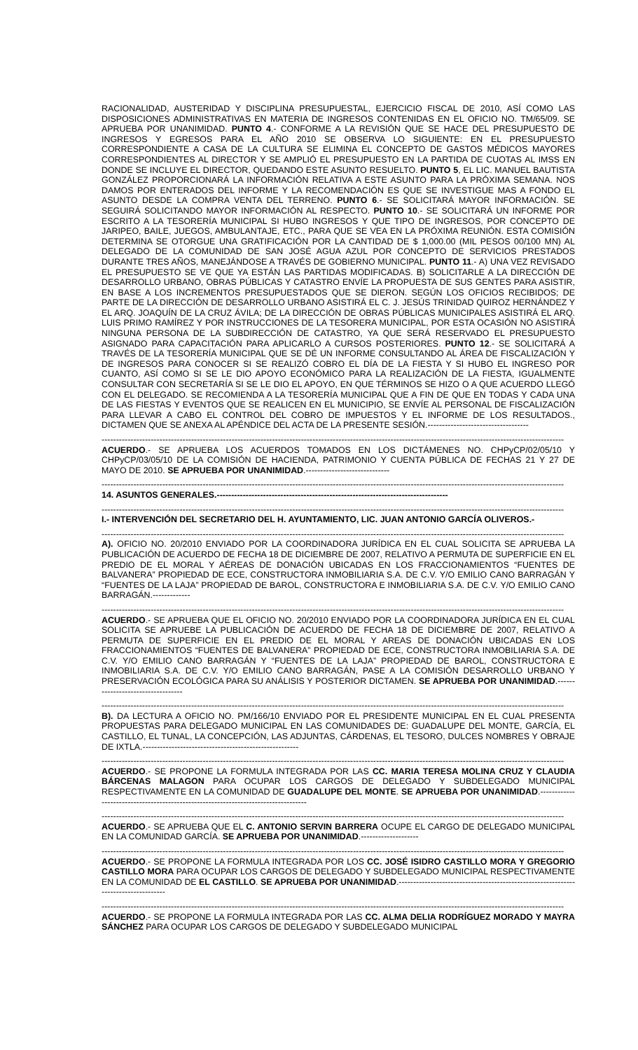RACIONALIDAD, AUSTERIDAD Y DISCIPLINA PRESUPUESTAL, EJERCICIO FISCAL DE 2010, ASÍ COMO LAS DISPOSICIONES ADMINISTRATIVAS EN MATERIA DE INGRESOS CONTENIDAS EN EL OFICIO NO. TM/65/09. SE APRUEBA POR UNANIMIDAD. PUNTO 4.- CONFORME A LA REVISIÓN QUE SE HACE DEL PRESUPUESTO DE INGRESOS Y EGRESOS PARA EL AÑO 2010 SE OBSERVA LO SIGUIENTE: EN EL PRESUPUESTO CORRESPONDIENTE A CASA DE LA CULTURA SE ELIMINA EL CONCEPTO DE GASTOS MÉDICOS MAYORES CORRESPONDIENTES AL DIRECTOR Y SE AMPLIÓ EL PRESUPUESTO EN LA PARTIDA DE CUOTAS AL IMSS EN DONDE SE INCLUYE EL DIRECTOR, QUEDANDO ESTE ASUNTO RESUELTO. PUNTO 5, EL LIC. MANUEL BAUTISTA GONZÁLEZ PROPORCIONARÁ LA INFORMACIÓN RELATIVA A ESTE ASUNTO PARA LA PRÓXIMA SEMANA. NOS DAMOS POR ENTERADOS DEL INFORME Y LA RECOMENDACIÓN ES QUE SE INVESTIGUE MAS A FONDO EL ASUNTO DESDE LA COMPRA VENTA DEL TERRENO. PUNTO 6.- SE SOLICITARÁ MAYOR INFORMACIÓN. SE SEGUIRÁ SOLICITANDO MAYOR INFORMACIÓN AL RESPECTO. PUNTO 10.- SE SOLICITARÁ UN INFORME POR ESCRITO A LA TESORERÍA MUNICIPAL SI HUBO INGRESOS Y QUE TIPO DE INGRESOS, POR CONCEPTO DE JARIPEO, BAILE, JUEGOS, AMBULANTAJE, ETC., PARA QUE SE VEA EN LA PRÓXIMA REUNIÓN. ESTA COMISIÓN DETERMINA SE OTORGUE UNA GRATIFICACIÓN POR LA CANTIDAD DE $ 1,000.00 (MIL PESOS 00/100 MN) AL DELEGADO DE LA COMUNIDAD DE SAN JOSÉ AGUA AZUL POR CONCEPTO DE SERVICIOS PRESTADOS DURANTE TRES AÑOS, MANEJÁNDOSE A TRAVÉS DE GOBIERNO MUNICIPAL. PUNTO 11.- A) UNA VEZ REVISADO EL PRESUPUESTO SE VE QUE YA ESTÁN LAS PARTIDAS MODIFICADAS. B) SOLICITARLE A LA DIRECCIÓN DE DESARROLLO URBANO, OBRAS PÚBLICAS Y CATASTRO ENVÍE LA PROPUESTA DE SUS GENTES PARA ASISTIR, EN BASE A LOS INCREMENTOS PRESUPUESTADOS QUE SE DIERON. SEGÚN LOS OFICIOS RECIBIDOS; DE PARTE DE LA DIRECCIÓN DE DESARROLLO URBANO ASISTIRÁ EL C. J. JESÚS TRINIDAD QUIROZ HERNÁNDEZ Y EL ARQ. JOAQUÍN DE LA CRUZ ÁVILA; DE LA DIRECCIÓN DE OBRAS PÚBLICAS MUNICIPALES ASISTIRÁ EL ARQ. LUIS PRIMO RAMÍREZ Y POR INSTRUCCIONES DE LA TESORERA MUNICIPAL, POR ESTA OCASIÓN NO ASISTIRÁ NINGUNA PERSONA DE LA SUBDIRECCIÓN DE CATASTRO, YA QUE SERÁ RESERVADO EL PRESUPUESTO ASIGNADO PARA CAPACITACIÓN PARA APLICARLO A CURSOS POSTERIORES. PUNTO 12.- SE SOLICITARÁ A TRAVÉS DE LA TESORERÍA MUNICIPAL QUE SE DÉ UN INFORME CONSULTANDO AL ÁREA DE FISCALIZACIÓN Y DE INGRESOS PARA CONOCER SI SE REALIZÓ COBRO EL DÍA DE LA FIESTA Y SI HUBO EL INGRESO POR CUANTO, ASÍ COMO SI SE LE DIO APOYO ECONÓMICO PARA LA REALIZACIÓN DE LA FIESTA, IGUALMENTE CONSULTAR CON SECRETARÍA SI SE LE DIO EL APOYO, EN QUE TÉRMINOS SE HIZO O A QUE ACUERDO LLEGÓ CON EL DELEGADO. SE RECOMIENDA A LA TESORERÍA MUNICIPAL QUE A FIN DE QUE EN TODAS Y CADA UNA DE LAS FIESTAS Y EVENTOS QUE SE REALICEN EN EL MUNICIPIO, SE ENVÍE AL PERSONAL DE FISCALIZACIÓN PARA LLEVAR A CABO EL CONTROL DEL COBRO DE IMPUESTOS Y EL INFORME DE LOS RESULTADOS., DICTAMEN QUE SE ANEXA AL APÉNDICE DEL ACTA DE LA PRESENTE SESIÓN.-----------------------------------
----------------------------------------------------------------------------------------------------------------------------------------------------------------
ACUERDO.- SE APRUEBA LOS ACUERDOS TOMADOS EN LOS DICTÁMENES NO. CHPyCP/02/05/10 Y CHPyCP/03/05/10 DE LA COMISIÓN DE HACIENDA, PATRIMONIO Y CUENTA PÚBLICA DE FECHAS 21 Y 27 DE MAYO DE 2010. SE APRUEBA POR UNANIMIDAD.-----------------------------
----------------------------------------------------------------------------------------------------------------------------------------------------------------
14. ASUNTOS GENERALES.--------------------------------------------------------------------------------
----------------------------------------------------------------------------------------------------------------------------------------------------------------
I.- INTERVENCIÓN DEL SECRETARIO DEL H. AYUNTAMIENTO, LIC. JUAN ANTONIO GARCÍA OLIVEROS.-
----------------------------------------------------------------------------------------------------------------------------------------------------------------
A). OFICIO NO. 20/2010 ENVIADO POR LA COORDINADORA JURÍDICA EN EL CUAL SOLICITA SE APRUEBA LA PUBLICACIÓN DE ACUERDO DE FECHA 18 DE DICIEMBRE DE 2007, RELATIVO A PERMUTA DE SUPERFICIE EN EL PREDIO DE EL MORAL Y AÉREAS DE DONACIÓN UBICADAS EN LOS FRACCIONAMIENTOS “FUENTES DE BALVANERA” PROPIEDAD DE ECE, CONSTRUCTORA INMOBILIARIA S.A. DE C.V. Y/O EMILIO CANO BARRAGÁN Y “FUENTES DE LA LAJA” PROPIEDAD DE BAROL, CONSTRUCTORA E INMOBILIARIA S.A. DE C.V. Y/O EMILIO CANO BARRAGÁN.-------------
----------------------------------------------------------------------------------------------------------------------------------------------------------------
ACUERDO.- SE APRUEBA QUE EL OFICIO NO. 20/2010 ENVIADO POR LA COORDINADORA JURÍDICA EN EL CUAL SOLICITA SE APRUEBE LA PUBLICACIÓN DE ACUERDO DE FECHA 18 DE DICIEMBRE DE 2007, RELATIVO A PERMUTA DE SUPERFICIE EN EL PREDIO DE EL MORAL Y AREAS DE DONACIÓN UBICADAS EN LOS FRACCIONAMIENTOS “FUENTES DE BALVANERA” PROPIEDAD DE ECE, CONSTRUCTORA INMOBILIARIA S.A. DE C.V. Y/O EMILIO CANO BARRAGÁN Y “FUENTES DE LA LAJA” PROPIEDAD DE BAROL, CONSTRUCTORA E INMOBILIARIA S.A. DE C.V. Y/O EMILIO CANO BARRAGÁN, PASE A LA COMISIÓN DESARROLLO URBANO Y PRESERVACIÓN ECOLÓGICA PARA SU ANÁLISIS Y POSTERIOR DICTAMEN. SE APRUEBA POR UNANIMIDAD.----------------------------------
----------------------------------------------------------------------------------------------------------------------------------------------------------------
B). DA LECTURA A OFICIO NO. PM/166/10 ENVIADO POR EL PRESIDENTE MUNICIPAL EN EL CUAL PRESENTA PROPUESTAS PARA DELEGADO MUNICIPAL EN LAS COMUNIDADES DE: GUADALUPE DEL MONTE, GARCÍA, EL CASTILLO, EL TUNAL, LA CONCEPCIÓN, LAS ADJUNTAS, CÁRDENAS, EL TESORO, DULCES NOMBRES Y OBRAJE DE IXTLA.------------------------------------------------------
----------------------------------------------------------------------------------------------------------------------------------------------------------------
ACUERDO.- SE PROPONE LA FORMULA INTEGRADA POR LAS CC. MARIA TERESA MOLINA CRUZ Y CLAUDIA BÁRCENAS MALAGON PARA OCUPAR LOS CARGOS DE DELEGADO Y SUBDELEGADO MUNICIPAL RESPECTIVAMENTE EN LA COMUNIDAD DE GUADALUPE DEL MONTE. SE APRUEBA POR UNANIMIDAD.-----------------------------------------------------------------------------------
----------------------------------------------------------------------------------------------------------------------------------------------------------------
ACUERDO.- SE APRUEBA QUE EL C. ANTONIO SERVIN BARRERA OCUPE EL CARGO DE DELEGADO MUNICIPAL EN LA COMUNIDAD GARCÍA. SE APRUEBA POR UNANIMIDAD.--------------------
----------------------------------------------------------------------------------------------------------------------------------------------------------------
ACUERDO.- SE PROPONE LA FORMULA INTEGRADA POR LOS CC. JOSÉ ISIDRO CASTILLO MORA Y GREGORIO CASTILLO MORA PARA OCUPAR LOS CARGOS DE DELEGADO Y SUBDELEGADO MUNICIPAL RESPECTIVAMENTE EN LA COMUNIDAD DE EL CASTILLO. SE APRUEBA POR UNANIMIDAD.-----------------------------------------------------------------------------------
----------------------------------------------------------------------------------------------------------------------------------------------------------------
ACUERDO.- SE PROPONE LA FORMULA INTEGRADA POR LAS CC. ALMA DELIA RODRÍGUEZ MORADO Y MAYRA SÁNCHEZ PARA OCUPAR LOS CARGOS DE DELEGADO Y SUBDELEGADO MUNICIPAL